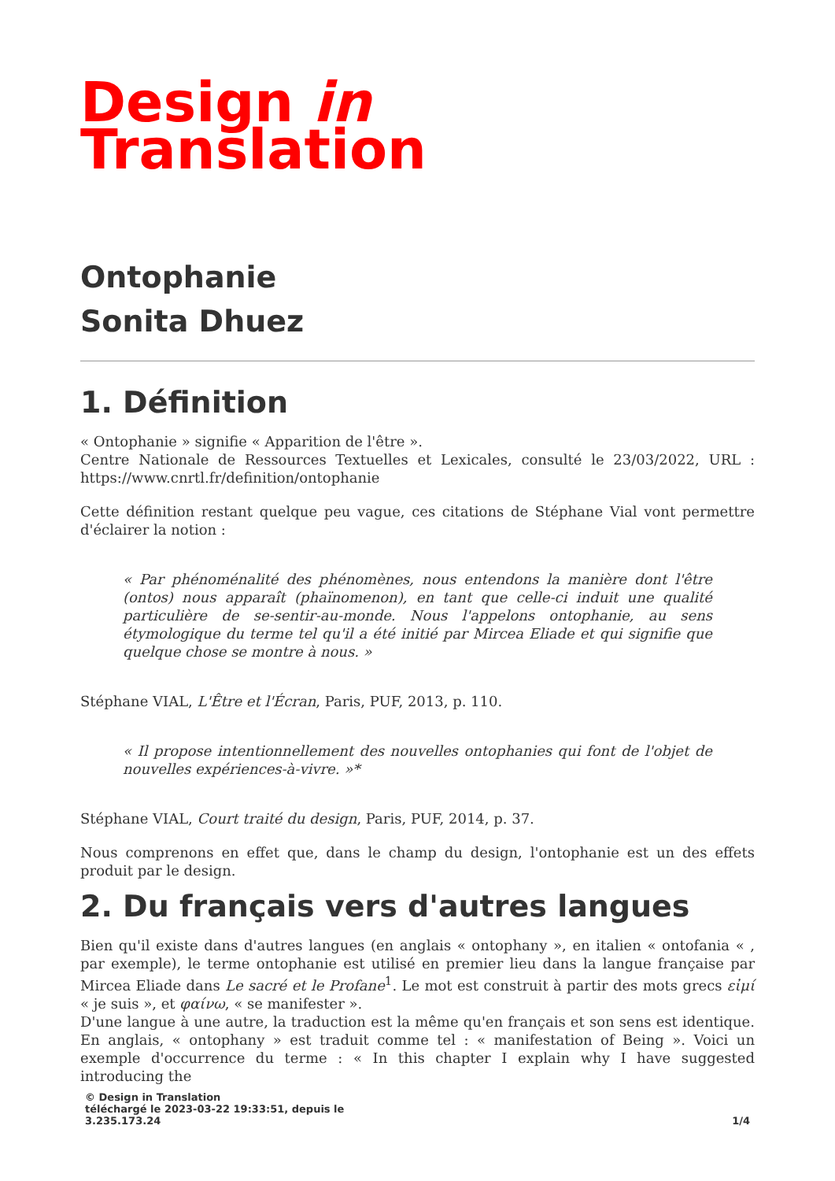Design in
Translation
Ontophanie
Sonita Dhuez
1. Définition
« Ontophanie » signifie « Apparition de l'être ».
Centre Nationale de Ressources Textuelles et Lexicales, consulté le 23/03/2022, URL : https://www.cnrtl.fr/definition/ontophanie
Cette définition restant quelque peu vague, ces citations de Stéphane Vial vont permettre d'éclairer la notion :
« Par phénoménalité des phénomènes, nous entendons la manière dont l'être (ontos) nous apparaît (phaïnomenon), en tant que celle-ci induit une qualité particulière de se-sentir-au-monde. Nous l'appelons ontophanie, au sens étymologique du terme tel qu'il a été initié par Mircea Eliade et qui signifie que quelque chose se montre à nous. »
Stéphane VIAL, L'Être et l'Écran, Paris, PUF, 2013, p. 110.
« Il propose intentionnellement des nouvelles ontophanies qui font de l'objet de nouvelles expériences-à-vivre. »*
Stéphane VIAL, Court traité du design, Paris, PUF, 2014, p. 37.
Nous comprenons en effet que, dans le champ du design, l'ontophanie est un des effets produit par le design.
2. Du français vers d'autres langues
Bien qu'il existe dans d'autres langues (en anglais « ontophany », en italien « ontofania « , par exemple), le terme ontophanie est utilisé en premier lieu dans la langue française par Mircea Eliade dans Le sacré et le Profane<sup>1</sup>. Le mot est construit à partir des mots grecs εἰμί « je suis », et φαίνω, « se manifester ».
D'une langue à une autre, la traduction est la même qu'en français et son sens est identique. En anglais, « ontophany » est traduit comme tel : « manifestation of Being ». Voici un exemple d'occurrence du terme : « In this chapter I explain why I have suggested introducing the
© Design in Translation
téléchargé le 2023-03-22 19:33:51, depuis le
3.235.173.24
1/4